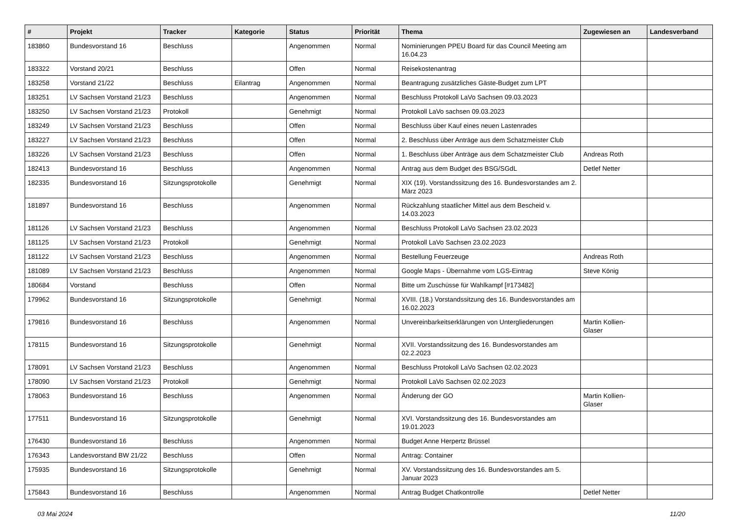| # | Projekt | Tracker | Kategorie | Status | Priorität | Thema | Zugewiesen an | Landesverband |
| --- | --- | --- | --- | --- | --- | --- | --- | --- |
| 183860 | Bundesvorstand 16 | Beschluss | | Angenommen | Normal | Nominierungen PPEU Board für das Council Meeting am 16.04.23 | | |
| 183322 | Vorstand 20/21 | Beschluss | | Offen | Normal | Reisekostenantrag | | |
| 183258 | Vorstand 21/22 | Beschluss | Eilantrag | Angenommen | Normal | Beantragung zusätzliches Gäste-Budget zum LPT | | |
| 183251 | LV Sachsen Vorstand 21/23 | Beschluss | | Angenommen | Normal | Beschluss Protokoll LaVo Sachsen 09.03.2023 | | |
| 183250 | LV Sachsen Vorstand 21/23 | Protokoll | | Genehmigt | Normal | Protokoll LaVo sachsen 09.03.2023 | | |
| 183249 | LV Sachsen Vorstand 21/23 | Beschluss | | Offen | Normal | Beschluss über Kauf eines neuen Lastenrades | | |
| 183227 | LV Sachsen Vorstand 21/23 | Beschluss | | Offen | Normal | 2. Beschluss über Anträge aus dem Schatzmeister Club | | |
| 183226 | LV Sachsen Vorstand 21/23 | Beschluss | | Offen | Normal | 1. Beschluss über Anträge aus dem Schatzmeister Club | Andreas Roth | |
| 182413 | Bundesvorstand 16 | Beschluss | | Angenommen | Normal | Antrag aus dem Budget des BSG/SGdL | Detlef Netter | |
| 182335 | Bundesvorstand 16 | Sitzungsprotokolle | | Genehmigt | Normal | XIX (19). Vorstandssitzung des 16. Bundesvorstandes am 2. März 2023 | | |
| 181897 | Bundesvorstand 16 | Beschluss | | Angenommen | Normal | Rückzahlung staatlicher Mittel aus dem Bescheid v. 14.03.2023 | | |
| 181126 | LV Sachsen Vorstand 21/23 | Beschluss | | Angenommen | Normal | Beschluss Protokoll LaVo Sachsen 23.02.2023 | | |
| 181125 | LV Sachsen Vorstand 21/23 | Protokoll | | Genehmigt | Normal | Protokoll LaVo Sachsen 23.02.2023 | | |
| 181122 | LV Sachsen Vorstand 21/23 | Beschluss | | Angenommen | Normal | Bestellung Feuerzeuge | Andreas Roth | |
| 181089 | LV Sachsen Vorstand 21/23 | Beschluss | | Angenommen | Normal | Google Maps - Übernahme vom LGS-Eintrag | Steve König | |
| 180684 | Vorstand | Beschluss | | Offen | Normal | Bitte um Zuschüsse für Wahlkampf [#173482] | | |
| 179962 | Bundesvorstand 16 | Sitzungsprotokolle | | Genehmigt | Normal | XVIII. (18.) Vorstandssitzung des 16. Bundesvorstandes am 16.02.2023 | | |
| 179816 | Bundesvorstand 16 | Beschluss | | Angenommen | Normal | Unvereinbarkeitserklärungen von Untergliederungen | Martin Kollien-Glaser | |
| 178115 | Bundesvorstand 16 | Sitzungsprotokolle | | Genehmigt | Normal | XVII. Vorstandssitzung des 16. Bundesvorstandes am 02.2.2023 | | |
| 178091 | LV Sachsen Vorstand 21/23 | Beschluss | | Angenommen | Normal | Beschluss Protokoll LaVo Sachsen 02.02.2023 | | |
| 178090 | LV Sachsen Vorstand 21/23 | Protokoll | | Genehmigt | Normal | Protokoll LaVo Sachsen 02.02.2023 | | |
| 178063 | Bundesvorstand 16 | Beschluss | | Angenommen | Normal | Änderung der GO | Martin Kollien-Glaser | |
| 177511 | Bundesvorstand 16 | Sitzungsprotokolle | | Genehmigt | Normal | XVI. Vorstandssitzung des 16. Bundesvorstandes am 19.01.2023 | | |
| 176430 | Bundesvorstand 16 | Beschluss | | Angenommen | Normal | Budget Anne Herpertz Brüssel | | |
| 176343 | Landesvorstand BW 21/22 | Beschluss | | Offen | Normal | Antrag: Container | | |
| 175935 | Bundesvorstand 16 | Sitzungsprotokolle | | Genehmigt | Normal | XV. Vorstandssitzung des 16. Bundesvorstandes am 5. Januar 2023 | | |
| 175843 | Bundesvorstand 16 | Beschluss | | Angenommen | Normal | Antrag Budget Chatkontrolle | Detlef Netter | |
03 Mai 2024 11/20